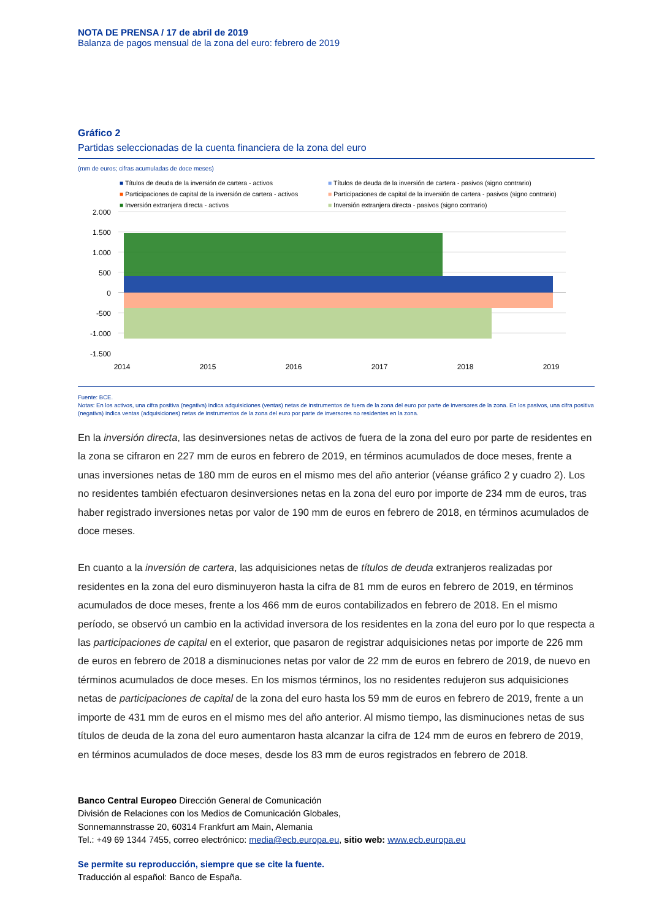NOTA DE PRENSA / 17 de abril de 2019
Balanza de pagos mensual de la zona del euro: febrero de 2019
Gráfico 2
Partidas seleccionadas de la cuenta financiera de la zona del euro
(mm de euros; cifras acumuladas de doce meses)
■ Títulos de deuda de la inversión de cartera - activos ■ Títulos de deuda de la inversión de cartera - pasivos (signo contrario) ■ Participaciones de capital de la inversión de cartera - activos ■ Participaciones de capital de la inversión de cartera - pasivos (signo contrario) ■ Inversión extranjera directa - activos ■ Inversión extranjera directa - pasivos (signo contrario)
2.000
1.500
1.000
500
0
-500
-1.000
-1.500
2014
2015
2016
2017
2018
2019
Fuente: BCE.
Notas: En los activos, una cifra positiva (negativa) indica adquisiciones (ventas) netas de instrumentos de fuera de la zona del euro por parte de inversores de la zona. En los pasivos, una cifra positiva (negativa) indica ventas (adquisiciones) netas de instrumentos de la zona del euro por parte de inversores no residentes en la zona.
En la inversión directa, las desinversiones netas de activos de fuera de la zona del euro por parte de residentes en la zona se cifraron en 227 mm de euros en febrero de 2019, en términos acumulados de doce meses, frente a unas inversiones netas de 180 mm de euros en el mismo mes del año anterior (véanse gráfico 2 y cuadro 2). Los no residentes también efectuaron desinversiones netas en la zona del euro por importe de 234 mm de euros, tras haber registrado inversiones netas por valor de 190 mm de euros en febrero de 2018, en términos acumulados de doce meses.
En cuanto a la inversión de cartera, las adquisiciones netas de títulos de deuda extranjeros realizadas por residentes en la zona del euro disminuyeron hasta la cifra de 81 mm de euros en febrero de 2019, en términos acumulados de doce meses, frente a los 466 mm de euros contabilizados en febrero de 2018. En el mismo período, se observó un cambio en la actividad inversora de los residentes en la zona del euro por lo que respecta a las participaciones de capital en el exterior, que pasaron de registrar adquisiciones netas por importe de 226 mm de euros en febrero de 2018 a disminuciones netas por valor de 22 mm de euros en febrero de 2019, de nuevo en términos acumulados de doce meses. En los mismos términos, los no residentes redujeron sus adquisiciones netas de participaciones de capital de la zona del euro hasta los 59 mm de euros en febrero de 2019, frente a un importe de 431 mm de euros en el mismo mes del año anterior. Al mismo tiempo, las disminuciones netas de sus títulos de deuda de la zona del euro aumentaron hasta alcanzar la cifra de 124 mm de euros en febrero de 2019, en términos acumulados de doce meses, desde los 83 mm de euros registrados en febrero de 2018.
Banco Central Europeo Dirección General de Comunicación
División de Relaciones con los Medios de Comunicación Globales,
Sonnemannstrasse 20, 60314 Frankfurt am Main, Alemania
Tel.: +49 69 1344 7455, correo electrónico: media@ecb.europa.eu, sitio web: www.ecb.europa.eu
Se permite su reproducción, siempre que se cite la fuente.
Traducción al español: Banco de España.